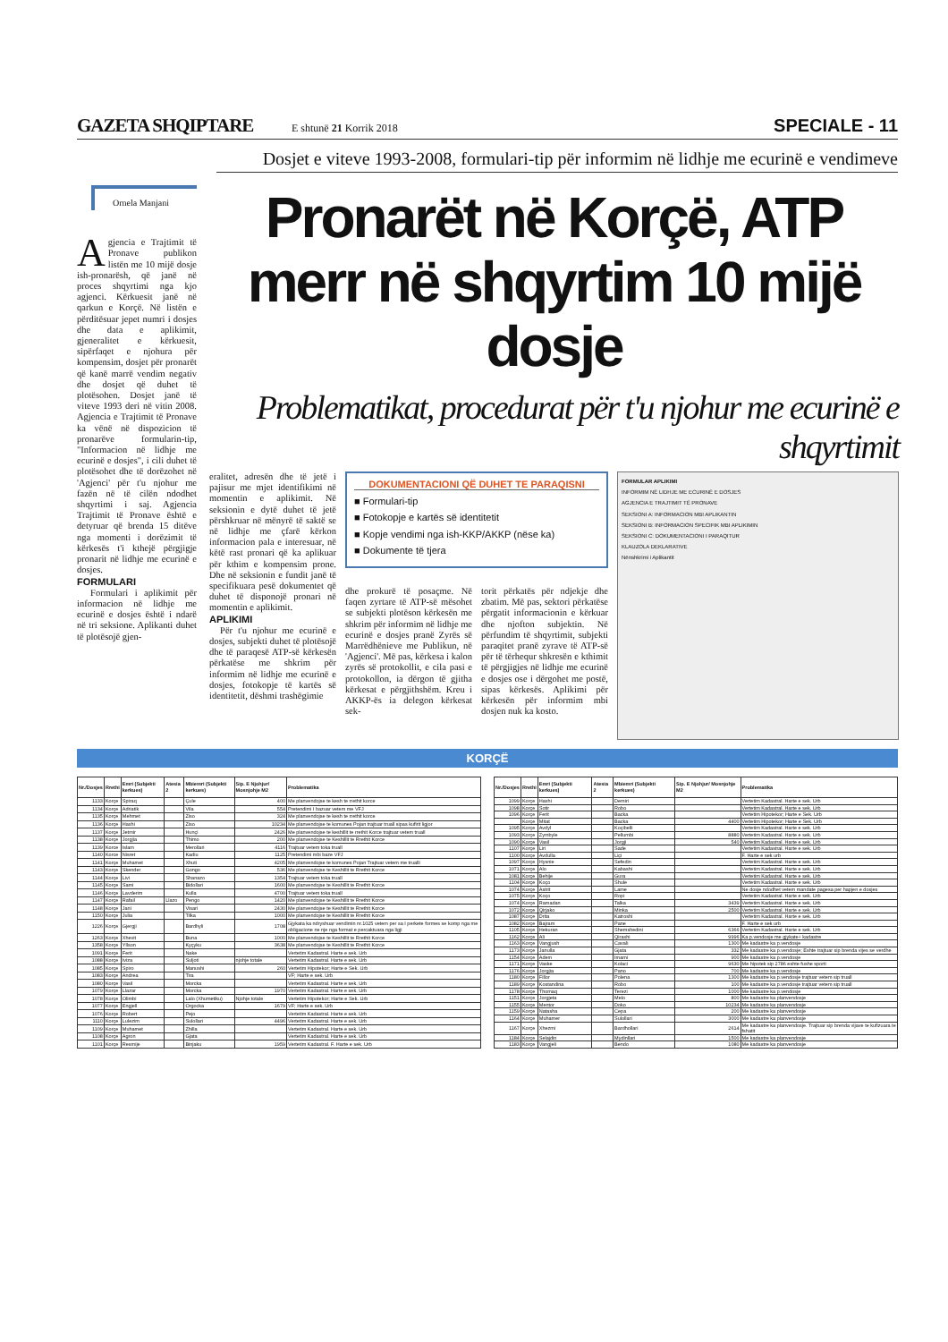GAZETA SHQIPTARE E shtunë 21 Korrik 2018 SPECIALE - 11
Dosjet e viteve 1993-2008, formulari-tip për informim në lidhje me ecurinë e vendimeve
Ornela Manjani
Agjencia e Trajtimit të Pronave publikon listën me 10 mijë dosje ish-pronarësh, që janë në proces shqyrtimi nga kjo agjenci. Kërkuesit janë në qarkun e Korçë. Në listën e përditësuar jepet numri i dosjes dhe data e aplikimit, gjeneralitet e kërkuesit, sipërfaqet e njohura për kompensim, dosjet për pronarët që kanë marrë vendim negativ dhe dosjet që duhet të plotësohen. Dosjet janë të viteve 1993 deri në vitin 2008. Agjencia e Trajtimit të Pronave ka vënë në dispozicion të pronarëve formularin-tip, "Informacion në lidhje me ecurinë e dosjes", i cili duhet të plotësohet dhe të dorëzohet në 'Agjenci' për t'u njohur me fazën në të cilën ndodhet shqyrtimi i saj. Agjencia Trajtimit të Pronave është e detyruar që brenda 15 ditëve nga momenti i dorëzimit të kërkesës t'i kthejë përgjigje pronarit në lidhje me ecurinë e dosjes.
FORMULARI
Formulari i aplikimit për informacion në lidhje me ecurinë e dosjes është i ndarë në tri seksione. Aplikanti duhet të plotësojë gjen-
Pronarët në Korçë, ATP merr në shqyrtim 10 mijë dosje
Problematikat, procedurat për t'u njohur me ecurinë e shqyrtimit
eralitet, adresën dhe të jetë i pajisur me mjet identifikimi në momentin e aplikimit. Në seksionin e dytë duhet të jetë përshkruar në mënyrë të saktë se në lidhje me çfarë kërkon informacion pala e interesuar, në këtë rast pronari që ka aplikuar për kthim e kompensim prone. Dhe në seksionin e fundit janë të specifikuara pesë dokumentet që duhet të disponojë pronari në momentin e aplikimit.
APLIKIMI
Për t'u njohur me ecurinë e dosjes, subjekti duhet të plotësojë dhe të paraqesë ATP-së kërkesën përkatëse me shkrim për informim në lidhje me ecurinë e dosjes, fotokopje të kartës së identitetit, dëshmi trashëgimie
DOKUMENTACIONI QË DUHET TE PARAQISNI
■ Formulari-tip
■ Fotokopje e kartës së identitetit
■ Kopje vendimi nga ish-KKP/AKKP (nëse ka)
■ Dokumente të tjera
dhe prokurë të posaçme. Në faqen zyrtare të ATP-së mësohet se subjekti plotëson kërkesën me shkrim për informim në lidhje me ecurinë e dosjes pranë Zyrës së Marrëdhënieve me Publikun, në 'Agjenci'. Më pas, kërkesa i kalon zyrës së protokollit, e cila pasi e protokollon, ia dërgon të gjitha kërkesat e përgjithshëm. Kreu i AKKP-ës ia delegon kërkesat sek-
torit përkatës për ndjekje dhe zbatim. Më pas, sektori përkatëse përgatit informacionin e kërkuar dhe njofton subjektin. Në përfundim të shqyrtimit, subjekti paraqitet pranë zyrave të ATP-së për të tërhequr shkresën e kthimit të përgjigjes në lidhje me ecurinë e dosjes ose i dërgohet me postë, sipas kërkesës. Aplikimi për kërkesën për informim mbi dosjen nuk ka kosto.
FORMULAR APLIKIMI
INFORMIM NË LIDHJE ME ECURINË E DOSJES
AGJENCIA E TRAJTIMIT TË PRONAVE
SEKSIONI A: INFORMACION MBI APLIKANTIN
SEKSIONI B: INFORMACION SPECIFIK MBI APLIKIMIN
SEKSIONI C: DOKUMENTACIONI I PARAQITUR
KLAUZOLA DEKLARATIVE
Nënshkrimi i Aplikantit
KORÇË
| Nr./Dosjes | Rrethi | Emri (Subjekti kerkues) | Atesia 2 | Mbiemri (Subjekti kerkues) | Sip. E Njohjur/ Mosnjohje M2 | Problematika |
| --- | --- | --- | --- | --- | --- | --- |
| 1133 | Korçe | Spiraq | | Çule | 400 | Me planvendojse te kesh te rrethit korce |
| 1134 | Korçe | Adriatik | | Vila | 554 | Pretendimi I bazuar vetem me VFJ |
| 1135 | Korçe | Mehmet | | Ziso | 324 | Me planvendojse te kesh te rrethit korce |
| 1136 | Korçe | Haxhi | | Ziso | 10234 | Me planvendojse te komunes Pojan trajtuar truall sipas kufirit ligjor |
| 1137 | Korçe | Jetmir | | Hunçi | 2426 | Me planvendojse te keshillit te rrethit Korce trajtuar vetem truall |
| 1138 | Korçe | Jorgjia | | Thimo | 200 | Me planvendojse te Keshillit te Rrethit Korce |
| 1139 | Korce | Islam | | Merollari | 4116 | Trajtuar vetem toka truall |
| 1140 | Korce | Nisret | | Kadiu | 1125 | Pretendimi mbi baze VFJ |
| 1141 | Korçe | Muhamet | | Xhuti | 4205 | Me planvendojse te komunes Pojan Trajtuar vetem me trualli |
| 1143 | Korçe | Skender | | Gongo | 536 | Me planvendojse te Keshillit te Rrethit Korce |
| 1144 | Korçe | Livi | | Shanazo | 1354 | Trajtuar vetem toka truall |
| 1145 | Korçe | Sami | | Bidollari | 1600 | Me planvendojse te Keshillit te Rrethit Korce |
| 1146 | Korçe | Lavderim | | Kulla | 4700 | Trajtuar vetem toka truall |
| 1147 | Korçe | Rafail | Llazo | Pengo | 1420 | Me planvendojse te Keshillit te Rrethit Korce |
| 1148 | Korçe | Jani | | Visari | 2430 | Me planvendojse te Keshillit te Rrethit Korce |
| 1150 | Korçe | Julia | | Tilka | 1000 | Me planvendojse te Keshillit te Rrethit Korce |
| 1226 | Korçe | Gjergji | | Bardhyli | 1708 | Gjykata ka ndryshuar vendimin nr.1025 vetem per sa I perkete formes se komp nga me obligacione ne nje nga format e percaktuara nga ligji |
| 1263 | Korçe | Xhevit | | Buna | 1000 | Me planvendojse te Keshillit te Rrethit Korce |
| 1358 | Korçe | Yllson | | Kyçyku | 3638 | Me planvendojse te Keshillit te Rrethit Korce |
| 1091 | Korçe | Ferit | | Nake | | Vertetim Kadastral. Harte e sek. Urb |
| 1088 | Korçe | Iviza | | Suljoti | njohje totale | Vertetim Kadastral. Harte e sek. Urb |
| 1085 | Korçe | Spiro | | Manushi | 260 | Vertetim Hipotekor; Harte e Sek. Urb |
| 1083 | Korçe | Andrea | | Tira | | VF; Harte e sek. Urb |
| 1080 | Korçe | Vasil | | Morcka | | Vertetim Kadastral. Harte e sek. Urb |
| 1079 | Korçe | Llazar | | Morcka | 1970 | Vertetim Kadastral. Harte e sek. Urb |
| 1078 | Korçe | Olimbi | | Lalo (Xhumetiku) | Njohje totale | Vertetim Hipotekor; Harte e Sek. Urb |
| 1077 | Korçe | Engjell | | Orgocka | 1679 | VF; Harte e sek. Urb |
| 1076 | Korçe | Robert | | Pejo | | Vertetim Kadastral. Harte e sek. Urb |
| 1110 | Korçe | Lulezim | | Sulollari | 4496 | Vertetim Kadastral. Harte e sek. Urb |
| 1109 | Korçe | Muhamet | | Zhilla | | Vertetim Kadastral. Harte e sek. Urb |
| 1108 | Korçe | Agron | | Gjata | | Vertetim Kadastral. Harte e sek. Urb |
| 1101 | Korçe | Resmije | | Binjaku | 1959 | Vertetim Kadastral. F. Harte e sek. Urb |
| Nr./Dosjes | Rrethi | Emri (Subjekti kerkues) | Atesia 2 | Mbiemri (Subjekti kerkues) | Sip. E Njohjur/ Mosnjohje M2 | Problematika |
| --- | --- | --- | --- | --- | --- | --- |
| 1099 | Korçe | Haxhi | | Demiri | | Vertetim Kadastral. Harte e sek. Urb |
| 1098 | Korçe | Sotir | | Robo | | Vertetim Kadastral. Harte e sek. Urb |
| 1096 | Korçe | Ferit | | Backa | | Vertetim Hipotekor; Harte e Sek. Urb |
| | Korçe | Mitat | | Backa | 4400 | Vertetim Hipotekor; Harte e Sek. Urb |
| 1095 | Korçe | Avdyl | | Koçibelli | | Vertetim Kadastral. Harte e sek. Urb |
| 1093 | Korçe | Zymbyle | | Pellumbi | 8880 | Vertetim Kadastral. Harte e sek. Urb |
| 1090 | Korçe | Vasil | | Jorgji | 540 | Vertetim Kadastral. Harte e sek. Urb |
| 1107 | Korçe | Liri | | Sade | | Vertetim Kadastral. Harte e sek. Urb |
| 1100 | Korçe | Avdulla | | Liçi | | F. Harte e sek urb |
| 1097 | Korçe | Hysnie | | Sefedin | | Vertetim Kadastral. Harte e sek. Urb |
| 1071 | Korçe | Alo | | Kabashi | | Vertetim Kadastral. Harte e sek. Urb |
| 1081 | Korçe | Behije | | Gura | | Vertetim Kadastral. Harte e sek. Urb |
| 1104 | Korçe | Koço | | Shule | | Vertetim Kadastral. Harte e sek. Urb |
| 1074 | Korçe | Astrit | | Lame | | Ne dosje ndodhet vetem mandate pagesa per hapjen e dosjes |
| 1075 | Korçe | Koço | | Ropi | | Vertetim Kadastral. Harte e sek. Urb |
| 1074 | Korçe | Ramadan | | Talka | 3439 | Vertetim Kadastral. Harte e sek. Urb |
| 1072 | Korçe | Qirjako | | Minka | 2500 | Vertetim Kadastral. Harte e sek. Urb |
| 1087 | Korçe | Drita | | Katroshi | | Vertetim Kadastral. Harte e sek. Urb |
| 1082 | Korçe | Bajram | | Pane | | F. Harte e sek urb |
| 1105 | Korçe | Hekuran | | Shemshedini | 6366 | Vertetim Kadastral. Harte e sek. Urb |
| 1162 | Korçe | Ali | | Qiraxhi | 9996 | Ka p.vendosje me gjykate+ kadastre |
| 1163 | Korçe | Vangjush | | Cavali | 1300 | Me kadastre ka p.vendosje |
| 1173 | Korçe | Janulla | | Gjata | 332 | Me kadastre ka p.vendosje; Eshte trajtuar sip brenda vijes se verdhe |
| 1154 | Korçe | Adem | | Imami | 900 | Me kadastre ka p.vendosje |
| 1171 | Korçe | Vaske | | Kolaci | 9630 | Me hipotek sip 2786 eshte fushe sporti |
| 1176 | Korçe | Jorgjia | | Pano | 700 | Me kadastre ka p.vendosje |
| 1180 | Korçe | Fillor | | Polena | 1300 | Me kadastre ka p.vendosje trajtuar vetem sip truall |
| 1189 | Korçe | Kostandina | | Robo | 100 | Me kadastre ka p.vendosje trajtuar vetem sip truall |
| 1178 | Korçe | Thomaq | | Terezi | 1000 | Me kadastre ka p.vendosje |
| 1151 | Korçe | Jorgjeta | | Melo | 800 | Me kadastre ka planvendosje |
| 1155 | Korçe | Mentor | | Doko | 10234 | Me kadastre ka planvendosje |
| 1159 | Korçe | Natasha | | Cepa | 200 | Me kadastre ka planvendosje |
| 1164 | Korçe | Muhamer | | Sulollari | 3000 | Me kadastre ka planvendosje |
| 1167 | Korçe | Xhezmi | | Bardhollari | 2614 | Me kadastre ka planvendosje. Trajtuar sip brenda vijave te kufizuara te fshatit |
| 1184 | Korçe | Selajdin | | Mydinllari | 1500 | Me kadastre ka planvendosje |
| 1183 | Korçe | Vangjeli | | Bendo | 1080 | Me kadastre ka planvendosje |